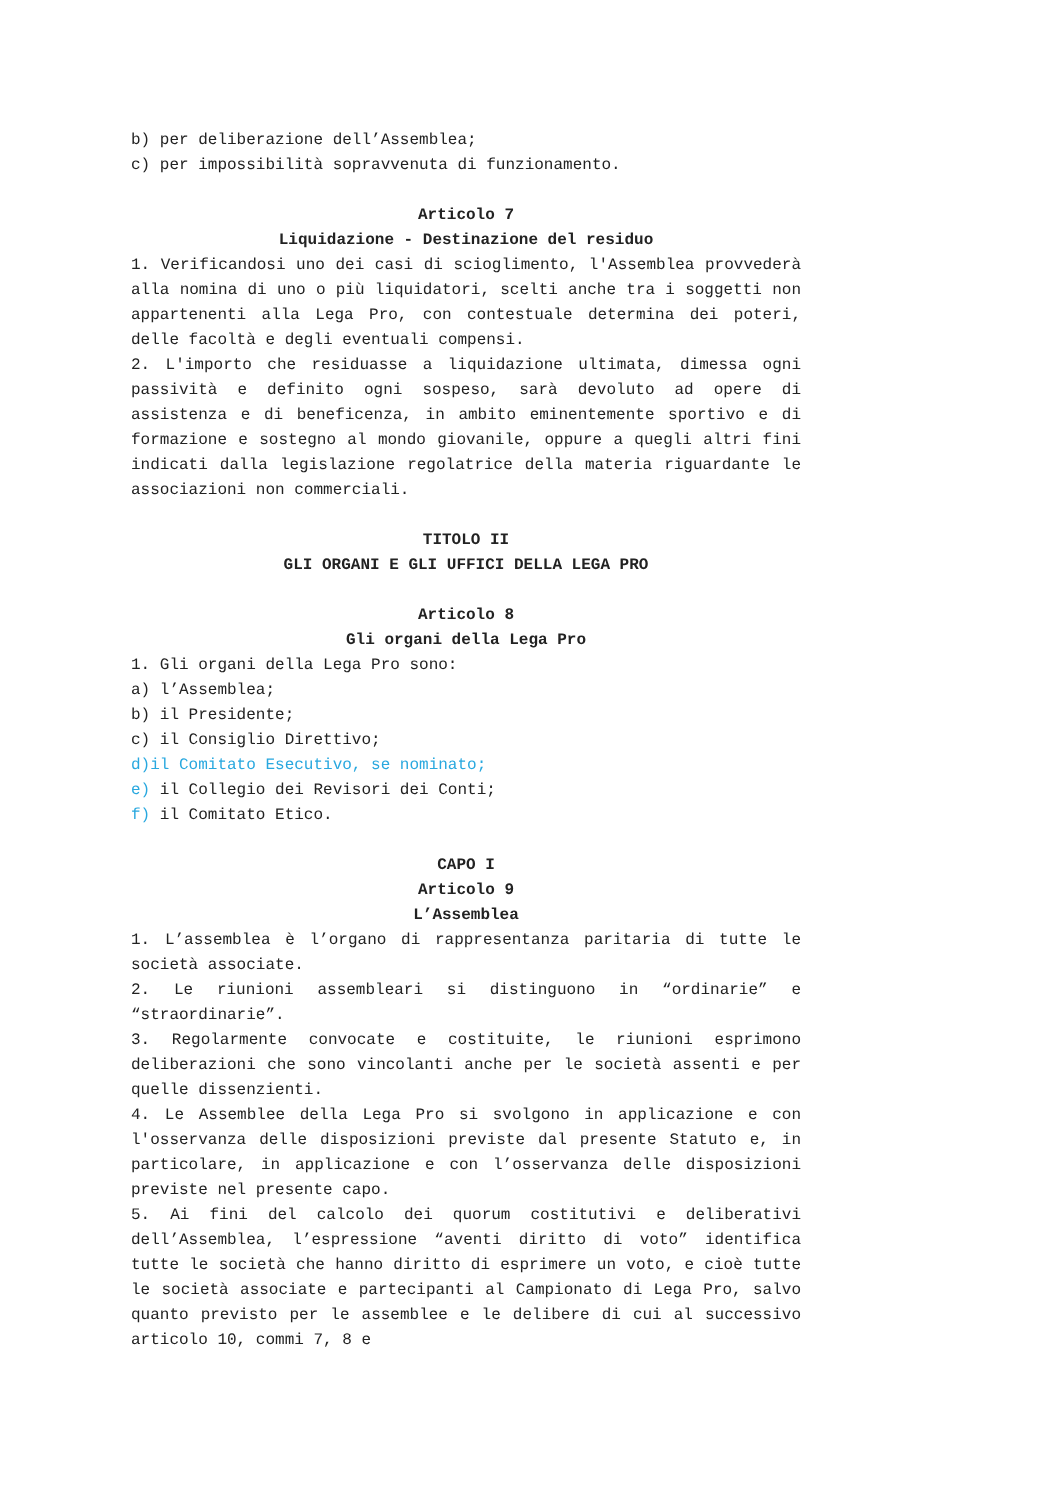b) per deliberazione dell’Assemblea;
c) per impossibilità sopravvenuta di funzionamento.
Articolo 7
Liquidazione - Destinazione del residuo
1. Verificandosi uno dei casi di scioglimento, l'Assemblea provvederà alla nomina di uno o più liquidatori, scelti anche tra i soggetti non appartenenti alla Lega Pro, con contestuale determina dei poteri, delle facoltà e degli eventuali compensi.
2. L'importo che residuasse a liquidazione ultimata, dimessa ogni passività e definito ogni sospeso, sarà devoluto ad opere di assistenza e di beneficenza, in ambito eminentemente sportivo e di formazione e sostegno al mondo giovanile, oppure a quegli altri fini indicati dalla legislazione regolatrice della materia riguardante le associazioni non commerciali.
TITOLO II
GLI ORGANI E GLI UFFICI DELLA LEGA PRO
Articolo 8
Gli organi della Lega Pro
1. Gli organi della Lega Pro sono:
a) l’Assemblea;
b) il Presidente;
c) il Consiglio Direttivo;
d)il Comitato Esecutivo, se nominato;
e) il Collegio dei Revisori dei Conti;
f) il Comitato Etico.
CAPO I
Articolo 9
L’Assemblea
1. L’assemblea è l’organo di rappresentanza paritaria di tutte le società associate.
2. Le riunioni assembleari si distinguono in “ordinarie” e “straordinarie”.
3. Regolarmente convocate e costituite, le riunioni esprimono deliberazioni che sono vincolanti anche per le società assenti e per quelle dissenzienti.
4. Le Assemblee della Lega Pro si svolgono in applicazione e con l'osservanza delle disposizioni previste dal presente Statuto e, in particolare, in applicazione e con l’osservanza delle disposizioni previste nel presente capo.
5. Ai fini del calcolo dei quorum costitutivi e deliberativi dell’Assemblea, l’espressione “aventi diritto di voto” identifica tutte le società che hanno diritto di esprimere un voto, e cioè tutte le società associate e partecipanti al Campionato di Lega Pro, salvo quanto previsto per le assemblee e le delibere di cui al successivo articolo 10, commi 7, 8 e